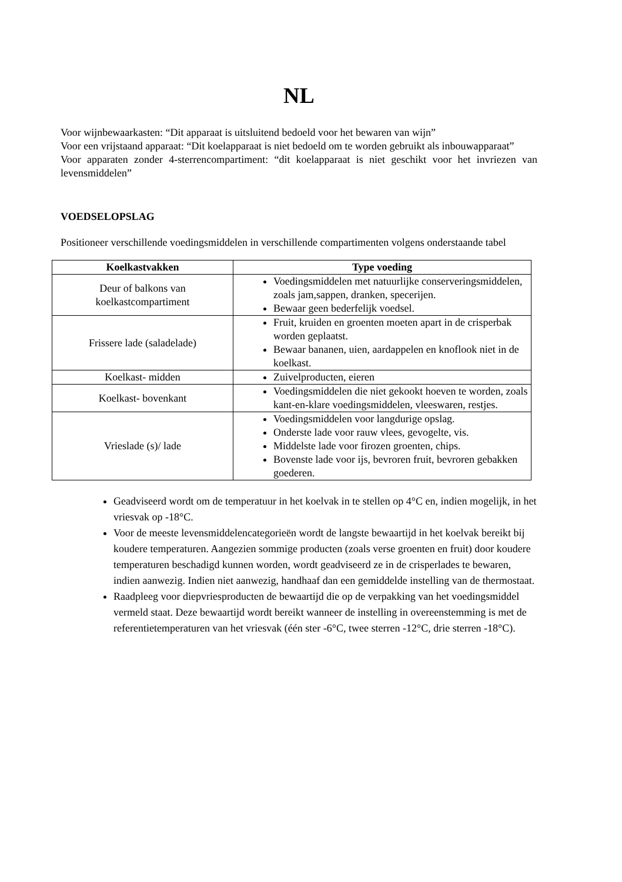NL
Voor wijnbewaarkasten: “Dit apparaat is uitsluitend bedoeld voor het bewaren van wijn”
Voor een vrijstaand apparaat: “Dit koelapparaat is niet bedoeld om te worden gebruikt als inbouwapparaat”
Voor apparaten zonder 4-sterrencompartiment: “dit koelapparaat is niet geschikt voor het invriezen van levensmiddelen”
VOEDSELOPSLAG
Positioneer verschillende voedingsmiddelen in verschillende compartimenten volgens onderstaande tabel
| Koelkastvakken | Type voeding |
| --- | --- |
| Deur of balkons van koelkastcompartiment | Voedingsmiddelen met natuurlijke conserveringsmiddelen, zoals jam,sappen, dranken, specerijen. Bewaar geen bederfelijk voedsel. |
| Frissere lade (saladelade) | Fruit, kruiden en groenten moeten apart in de crisperbak worden geplaatst. Bewaar bananen, uien, aardappelen en knoflook niet in de koelkast. |
| Koelkast- midden | Zuivelproducten, eieren |
| Koelkast- bovenkant | Voedingsmiddelen die niet gekookt hoeven te worden, zoals kant-en-klare voedingsmiddelen, vleeswaren, restjes. |
| Vrieslade (s)/ lade | Voedingsmiddelen voor langdurige opslag. Onderste lade voor rauw vlees, gevogelte, vis. Middelste lade voor firozen groenten, chips. Bovenste lade voor ijs, bevroren fruit, bevroren gebakken goederen. |
Geadviseerd wordt om de temperatuur in het koelvak in te stellen op 4°C en, indien mogelijk, in het vriesvak op -18°C.
Voor de meeste levensmiddelencategorieën wordt de langste bewaartijd in het koelvak bereikt bij koudere temperaturen. Aangezien sommige producten (zoals verse groenten en fruit) door koudere temperaturen beschadigd kunnen worden, wordt geadviseerd ze in de crisperlades te bewaren, indien aanwezig. Indien niet aanwezig, handhaaf dan een gemiddelde instelling van de thermostaat.
Raadpleeg voor diepvriesproducten de bewaartijd die op de verpakking van het voedingsmiddel vermeld staat. Deze bewaartijd wordt bereikt wanneer de instelling in overeenstemming is met de referentietemperaturen van het vriesvak (één ster -6°C, twee sterren -12°C, drie sterren -18°C).